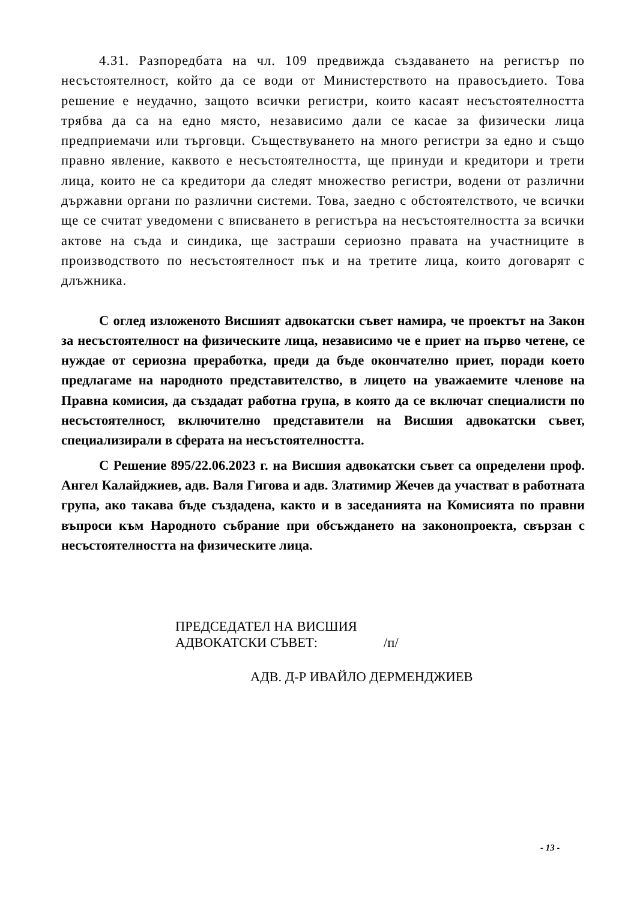4.31. Разпоредбата на чл. 109 предвижда създаването на регистър по несъстоятелност, който да се води от Министерството на правосъдието. Това решение е неудачно, защото всички регистри, които касаят несъстоятелността трябва да са на едно място, независимо дали се касае за физически лица предприемачи или търговци. Съществуването на много регистри за едно и също правно явление, каквото е несъстоятелността, ще принуди и кредитори и трети лица, които не са кредитори да следят множество регистри, водени от различни държавни органи по различни системи. Това, заедно с обстоятелството, че всички ще се считат уведомени с вписването в регистъра на несъстоятелността за всички актове на съда и синдика, ще застраши сериозно правата на участниците в производството по несъстоятелност пък и на третите лица, които договарят с длъжника.
С оглед изложеното Висшият адвокатски съвет намира, че проектът на Закон за несъстоятелност на физическите лица, независимо че е приет на първо четене, се нуждае от сериозна преработка, преди да бъде окончателно приет, поради което предлагаме на народното представителство, в лицето на уважаемите членове на Правна комисия, да създадат работна група, в която да се включат специалисти по несъстоятелност, включително представители на Висшия адвокатски съвет, специализирали в сферата на несъстоятелността.
С Решение 895/22.06.2023 г. на Висшия адвокатски съвет са определени проф. Ангел Калайджиев, адв. Валя Гигова и адв. Златимир Жечев да участват в работната група, ако такава бъде създадена, както и в заседанията на Комисията по правни въпроси към Народното събрание при обсъждането на законопроекта, свързан с несъстоятелността на физическите лица.
ПРЕДСЕДАТЕЛ НА ВИСШИЯ
АДВОКАТСКИ СЪВЕТ: /п/
АДВ. Д-Р ИВАЙЛО ДЕРМЕНДЖИЕВ
- 13 -